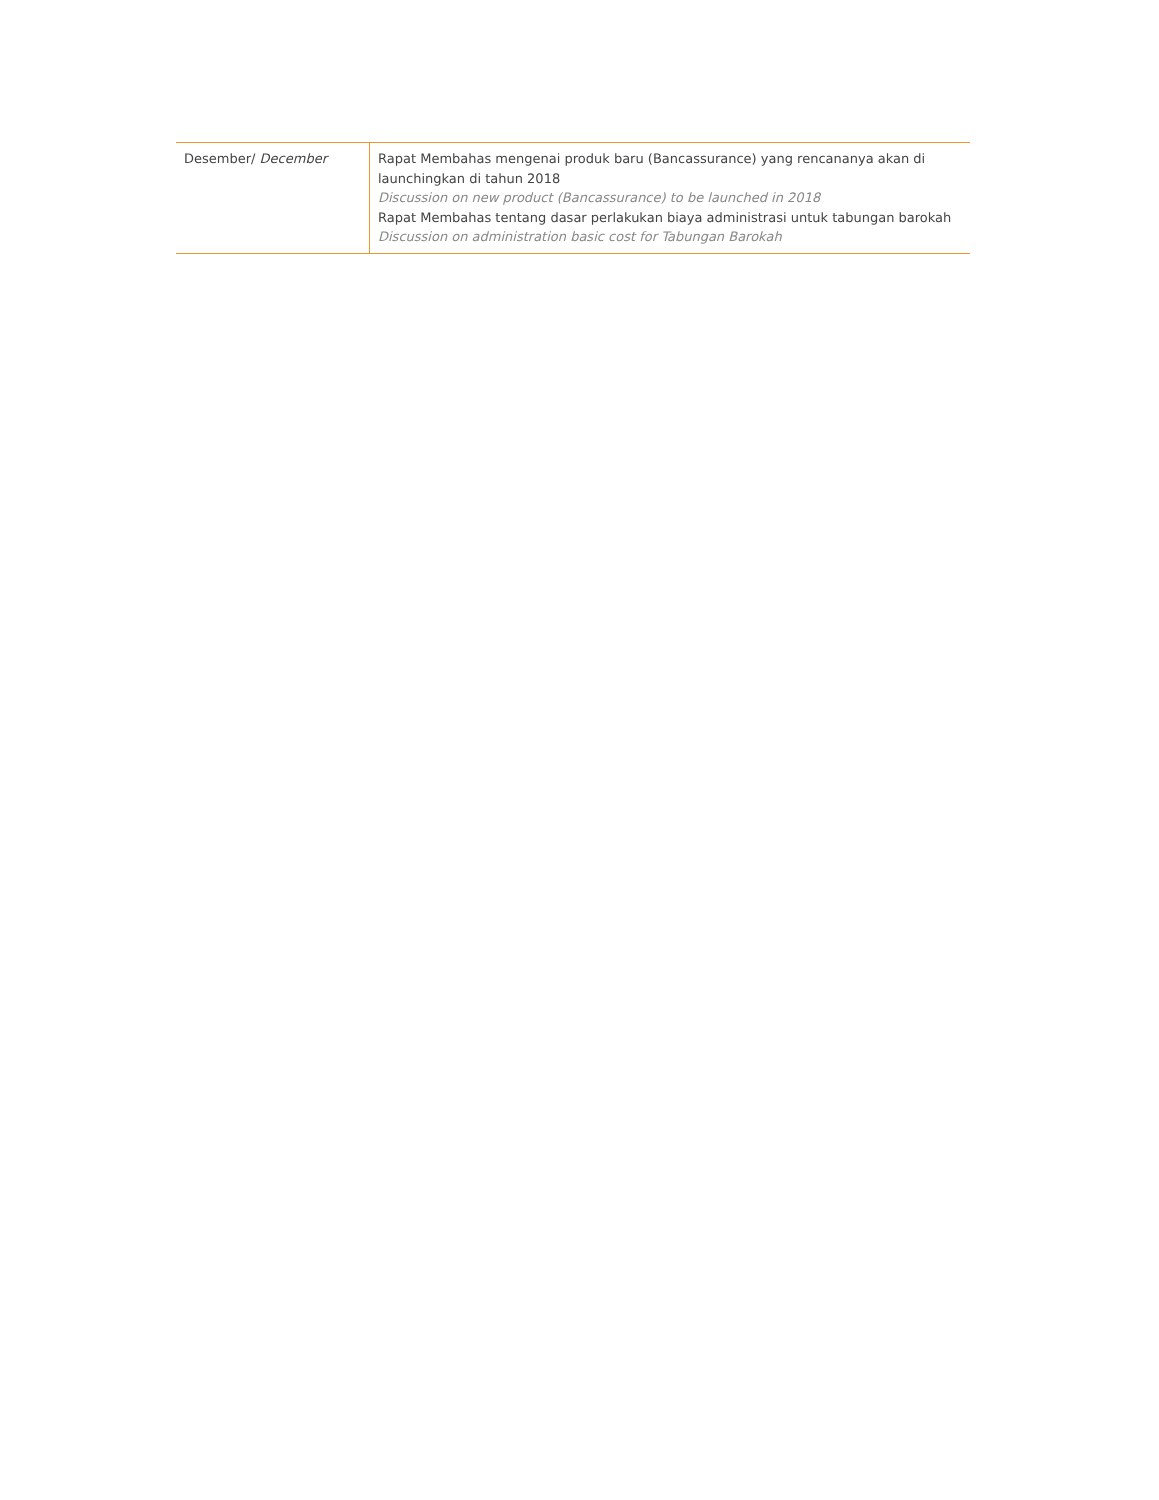| Desember/ December | Rapat Membahas mengenai produk baru (Bancassurance) yang rencananya akan di launchingkan di tahun 2018 Discussion on new product (Bancassurance) to be launched in 2018 Rapat Membahas tentang dasar perlakukan biaya administrasi untuk tabungan barokah Discussion on administration basic cost for Tabungan Barokah |